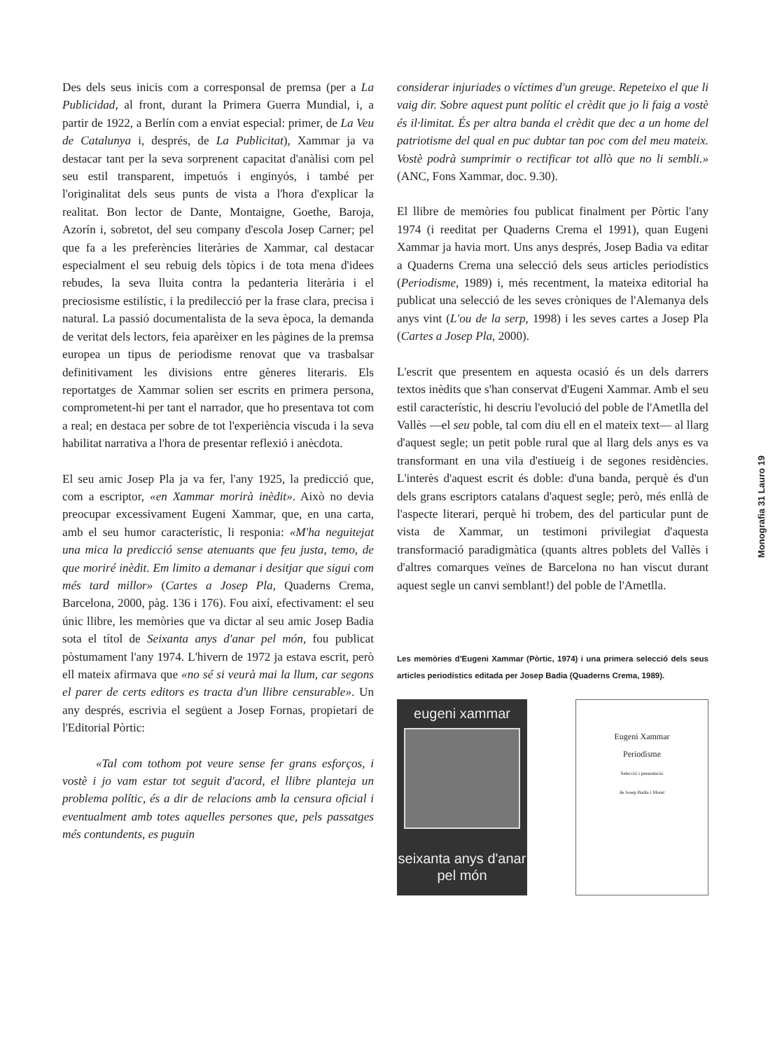Des dels seus inicis com a corresponsal de premsa (per a La Publicidad, al front, durant la Primera Guerra Mundial, i, a partir de 1922, a Berlín com a enviat especial: primer, de La Veu de Catalunya i, després, de La Publicitat), Xammar ja va destacar tant per la seva sorprenent capacitat d'anàlisi com pel seu estil transparent, impetuós i enginyós, i també per l'originalitat dels seus punts de vista a l'hora d'explicar la realitat. Bon lector de Dante, Montaigne, Goethe, Baroja, Azorín i, sobretot, del seu company d'escola Josep Carner; pel que fa a les preferències literàries de Xammar, cal destacar especialment el seu rebuig dels tòpics i de tota mena d'idees rebudes, la seva lluita contra la pedanteria literària i el preciosisme estilístic, i la predilecció per la frase clara, precisa i natural. La passió documentalista de la seva època, la demanda de veritat dels lectors, feia aparèixer en les pàgines de la premsa europea un tipus de periodisme renovat que va trasbalsar definitivament les divisions entre gèneres literaris. Els reportatges de Xammar solien ser escrits en primera persona, comprometent-hi per tant el narrador, que ho presentava tot com a real; en destaca per sobre de tot l'experiència viscuda i la seva habilitat narrativa a l'hora de presentar reflexió i anècdota.
El seu amic Josep Pla ja va fer, l'any 1925, la predicció que, com a escriptor, «en Xammar morirà inèdit». Això no devia preocupar excessivament Eugeni Xammar, que, en una carta, amb el seu humor característic, li responia: «M'ha neguitejat una mica la predicció sense atenuants que feu justa, temo, de que moriré inèdit. Em limito a demanar i desitjar que sigui com més tard millor» (Cartes a Josep Pla, Quaderns Crema, Barcelona, 2000, pàg. 136 i 176). Fou així, efectivament: el seu únic llibre, les memòries que va dictar al seu amic Josep Badia sota el títol de Seixanta anys d'anar pel món, fou publicat pòstumament l'any 1974. L'hivern de 1972 ja estava escrit, però ell mateix afirmava que «no sé si veurà mai la llum, car segons el parer de certs editors es tracta d'un llibre censurable». Un any després, escrivia el següent a Josep Fornas, propietari de l'Editorial Pòrtic:
«Tal com tothom pot veure sense fer grans esforços, i vostè i jo vam estar tot seguit d'acord, el llibre planteja un problema polític, és a dir de relacions amb la censura oficial i eventualment amb totes aquelles persones que, pels passatges més contundents, es puguin
considerar injuriades o víctimes d'un greuge. Repeteixo el que li vaig dir. Sobre aquest punt polític el crèdit que jo li faig a vostè és il·limitat. És per altra banda el crèdit que dec a un home del patriotisme del qual en puc dubtar tan poc com del meu mateix. Vostè podrà sumprimir o rectificar tot allò que no li sembli.» (ANC, Fons Xammar, doc. 9.30).
El llibre de memòries fou publicat finalment per Pòrtic l'any 1974 (i reeditat per Quaderns Crema el 1991), quan Eugeni Xammar ja havia mort. Uns anys després, Josep Badia va editar a Quaderns Crema una selecció dels seus articles periodístics (Periodisme, 1989) i, més recentment, la mateixa editorial ha publicat una selecció de les seves cròniques de l'Alemanya dels anys vint (L'ou de la serp, 1998) i les seves cartes a Josep Pla (Cartes a Josep Pla, 2000).
L'escrit que presentem en aquesta ocasió és un dels darrers textos inèdits que s'han conservat d'Eugeni Xammar. Amb el seu estil característic, hi descriu l'evolució del poble de l'Ametlla del Vallès —el seu poble, tal com diu ell en el mateix text— al llarg d'aquest segle; un petit poble rural que al llarg dels anys es va transformant en una vila d'estiueig i de segones residències. L'interès d'aquest escrit és doble: d'una banda, perquè és d'un dels grans escriptors catalans d'aquest segle; però, més enllà de l'aspecte literari, perquè hi trobem, des del particular punt de vista de Xammar, un testimoni privilegiat d'aquesta transformació paradigmàtica (quants altres poblets del Vallès i d'altres comarques veïnes de Barcelona no han viscut durant aquest segle un canvi semblant!) del poble de l'Ametlla.
Les memòries d'Eugeni Xammar (Pòrtic, 1974) i una primera selecció dels seus articles periodístics editada per Josep Badia (Quaderns Crema, 1989).
eugeni xammar
seixanta anys d'anar pel món
Eugeni Xammar
Periodisme
Selecció i presentació
de Josep Badia i Moret
Monografia 31 Lauro 19